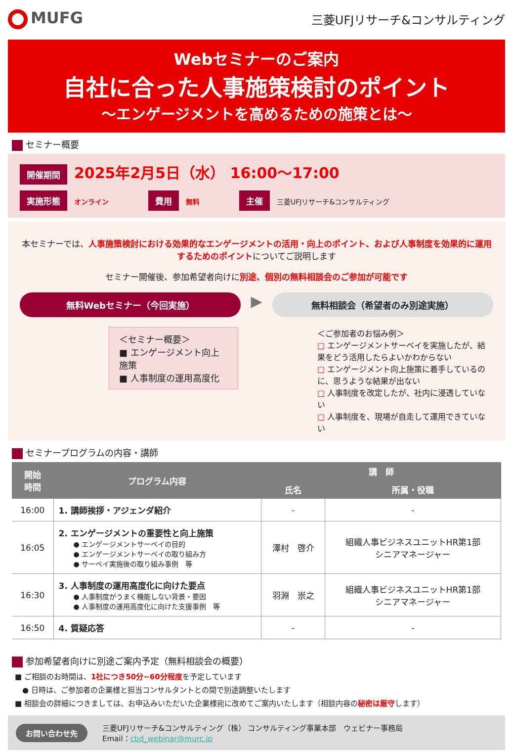MUFG
三菱UFJリサーチ&コンサルティング
Webセミナーのご案内
自社に合った人事施策検討のポイント
～エンゲージメントを高めるための施策とは～
セミナー概要
開催期間 2025年2月5日（水） 16:00～17:00
実施形態 オンライン 費用 無料 主催 三菱UFJリサーチ&コンサルティング
本セミナーでは、人事施策検討における効果的なエンゲージメントの活用・向上のポイント、および人事制度を効果的に運用するためのポイントについてご説明します
セミナー開催後、参加希望者向けに別途、個別の無料相談会のご参加が可能です
無料Webセミナー（今回実施）
▶
無料相談会（希望者のみ別途実施）
＜セミナー概要＞
■ エンゲージメント向上施策
■ 人事制度の運用高度化
＜ご参加者のお悩み例＞
□ エンゲージメントサーベイを実施したが、結果をどう活用したらよいかわからない
□ エンゲージメント向上施策に着手しているのに、思うような結果が出ない
□ 人事制度を改定したが、社内に浸透していない
□ 人事制度を、現場が自走して運用できていない
セミナープログラムの内容・講師
| 開始 時間 | プログラム内容 | 講 師 | |
| --- | --- | --- | --- |
| | | 氏名 | 所属・役職 |
| 16:00 | 1. 講師挨拶・アジェンダ紹介 | - | - |
| 16:05 | 2. エンゲージメントの重要性と向上施策 ● エンゲージメントサーベイの目的 ● エンゲージメントサーベイの取り組み方 ● サーベイ実施後の取り組み事例 等 | 澤村 啓介 | 組織人事ビジネスユニットHR第1部 シニアマネージャー |
| 16:30 | 3. 人事制度の運用高度化に向けた要点 ● 人事制度がうまく機能しない背景・要因 ● 人事制度の運用高度化に向けた支援事例 等 | 羽淵 崇之 | 組織人事ビジネスユニットHR第1部 シニアマネージャー |
| 16:50 | 4. 質疑応答 | - | - |
参加希望者向けに別途ご案内予定（無料相談会の概要）
■ ご相談のお時間は、1社につき50分~60分程度を予定しています
　● 日時は、ご参加者の企業様と担当コンサルタントとの間で別途調整いたします
■ 相談会の詳細につきましては、お申込みいただいた企業様宛に改めてご案内いたします（相談内容の秘密は厳守します）
お問い合わせ先
三菱UFJリサーチ&コンサルティング（株） コンサルティング事業本部　ウェビナー事務局
Email：cbd_webinar@murc.jp